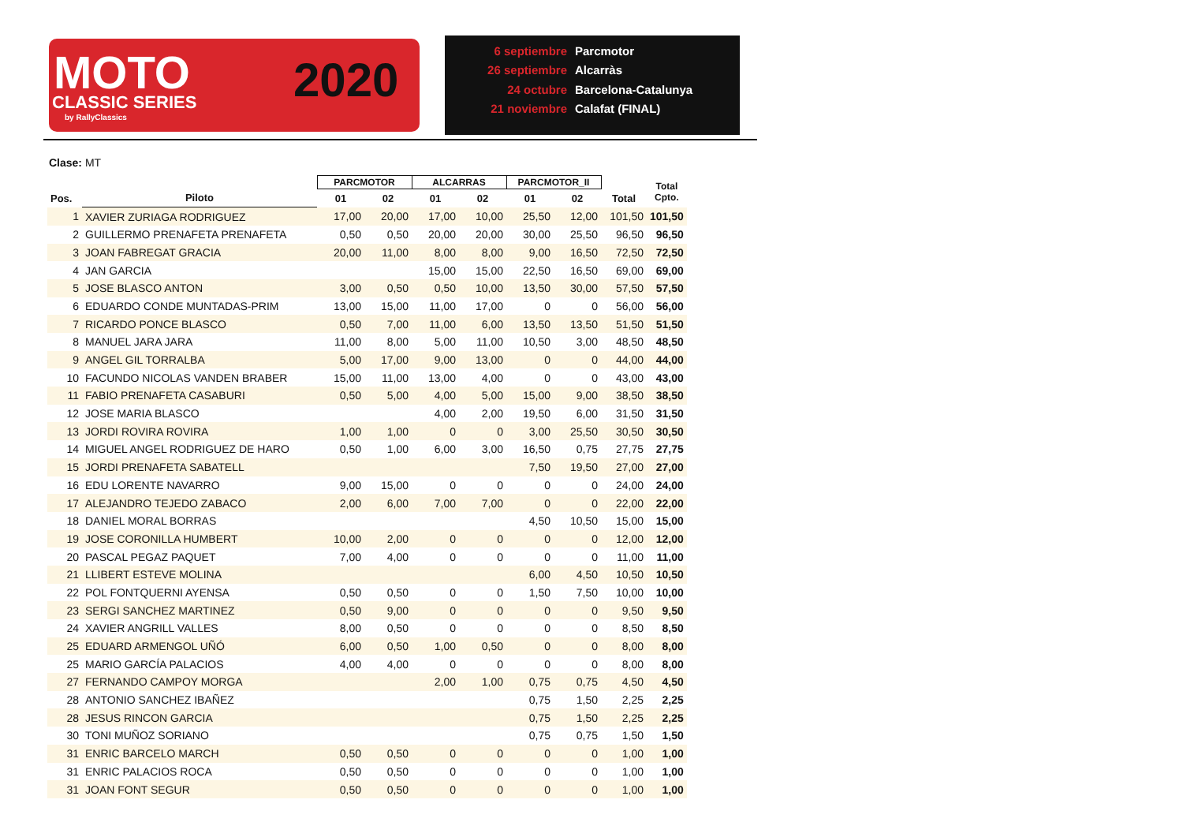MOTO
CLASSIC SERIES
by RallyClassics
2020
6 septiembre Parcmotor
26 septiembre Alcarràs
24 octubre Barcelona-Catalunya
21 noviembre Calafat (FINAL)
Clase: MT
| | | PARCMOTOR | | ALCARRAS | | PARCMOTOR_II | | | Total Cpto. |
| --- | --- | --- | --- | --- | --- | --- | --- | --- | --- |
| Pos. | Piloto | 01 | 02 | 01 | 02 | 01 | 02 | Total | |
| 1 | XAVIER ZURIAGA RODRIGUEZ | 17,00 | 20,00 | 17,00 | 10,00 | 25,50 | 12,00 | 101,50 | 101,50 |
| 2 | GUILLERMO PRENAFETA PRENAFETA | 0,50 | 0,50 | 20,00 | 20,00 | 30,00 | 25,50 | 96,50 | 96,50 |
| 3 | JOAN FABREGAT GRACIA | 20,00 | 11,00 | 8,00 | 8,00 | 9,00 | 16,50 | 72,50 | 72,50 |
| 4 | JAN GARCIA | | | 15,00 | 15,00 | 22,50 | 16,50 | 69,00 | 69,00 |
| 5 | JOSE BLASCO ANTON | 3,00 | 0,50 | 0,50 | 10,00 | 13,50 | 30,00 | 57,50 | 57,50 |
| 6 | EDUARDO CONDE MUNTADAS-PRIM | 13,00 | 15,00 | 11,00 | 17,00 | 0 | 0 | 56,00 | 56,00 |
| 7 | RICARDO PONCE BLASCO | 0,50 | 7,00 | 11,00 | 6,00 | 13,50 | 13,50 | 51,50 | 51,50 |
| 8 | MANUEL JARA JARA | 11,00 | 8,00 | 5,00 | 11,00 | 10,50 | 3,00 | 48,50 | 48,50 |
| 9 | ANGEL GIL TORRALBA | 5,00 | 17,00 | 9,00 | 13,00 | 0 | 0 | 44,00 | 44,00 |
| 10 | FACUNDO NICOLAS VANDEN BRABER | 15,00 | 11,00 | 13,00 | 4,00 | 0 | 0 | 43,00 | 43,00 |
| 11 | FABIO PRENAFETA CASABURI | 0,50 | 5,00 | 4,00 | 5,00 | 15,00 | 9,00 | 38,50 | 38,50 |
| 12 | JOSE MARIA BLASCO | | | 4,00 | 2,00 | 19,50 | 6,00 | 31,50 | 31,50 |
| 13 | JORDI ROVIRA ROVIRA | 1,00 | 1,00 | 0 | 0 | 3,00 | 25,50 | 30,50 | 30,50 |
| 14 | MIGUEL ANGEL RODRIGUEZ DE HARO | 0,50 | 1,00 | 6,00 | 3,00 | 16,50 | 0,75 | 27,75 | 27,75 |
| 15 | JORDI PRENAFETA SABATELL | | | | | 7,50 | 19,50 | 27,00 | 27,00 |
| 16 | EDU LORENTE NAVARRO | 9,00 | 15,00 | 0 | 0 | 0 | 0 | 24,00 | 24,00 |
| 17 | ALEJANDRO TEJEDO ZABACO | 2,00 | 6,00 | 7,00 | 7,00 | 0 | 0 | 22,00 | 22,00 |
| 18 | DANIEL MORAL BORRAS | | | | | 4,50 | 10,50 | 15,00 | 15,00 |
| 19 | JOSE CORONILLA HUMBERT | 10,00 | 2,00 | 0 | 0 | 0 | 0 | 12,00 | 12,00 |
| 20 | PASCAL PEGAZ PAQUET | 7,00 | 4,00 | 0 | 0 | 0 | 0 | 11,00 | 11,00 |
| 21 | LLIBERT ESTEVE MOLINA | | | | | 6,00 | 4,50 | 10,50 | 10,50 |
| 22 | POL FONTQUERNI AYENSA | 0,50 | 0,50 | 0 | 0 | 1,50 | 7,50 | 10,00 | 10,00 |
| 23 | SERGI SANCHEZ MARTINEZ | 0,50 | 9,00 | 0 | 0 | 0 | 0 | 9,50 | 9,50 |
| 24 | XAVIER ANGRILL VALLES | 8,00 | 0,50 | 0 | 0 | 0 | 0 | 8,50 | 8,50 |
| 25 | EDUARD ARMENGOL UÑÓ | 6,00 | 0,50 | 1,00 | 0,50 | 0 | 0 | 8,00 | 8,00 |
| 25 | MARIO GARCÍA PALACIOS | 4,00 | 4,00 | 0 | 0 | 0 | 0 | 8,00 | 8,00 |
| 27 | FERNANDO CAMPOY MORGA | | | 2,00 | 1,00 | 0,75 | 0,75 | 4,50 | 4,50 |
| 28 | ANTONIO SANCHEZ IBAÑEZ | | | | | 0,75 | 1,50 | 2,25 | 2,25 |
| 28 | JESUS RINCON GARCIA | | | | | 0,75 | 1,50 | 2,25 | 2,25 |
| 30 | TONI MUÑOZ SORIANO | | | | | 0,75 | 0,75 | 1,50 | 1,50 |
| 31 | ENRIC BARCELO MARCH | 0,50 | 0,50 | 0 | 0 | 0 | 0 | 1,00 | 1,00 |
| 31 | ENRIC PALACIOS ROCA | 0,50 | 0,50 | 0 | 0 | 0 | 0 | 1,00 | 1,00 |
| 31 | JOAN FONT SEGUR | 0,50 | 0,50 | 0 | 0 | 0 | 0 | 1,00 | 1,00 |